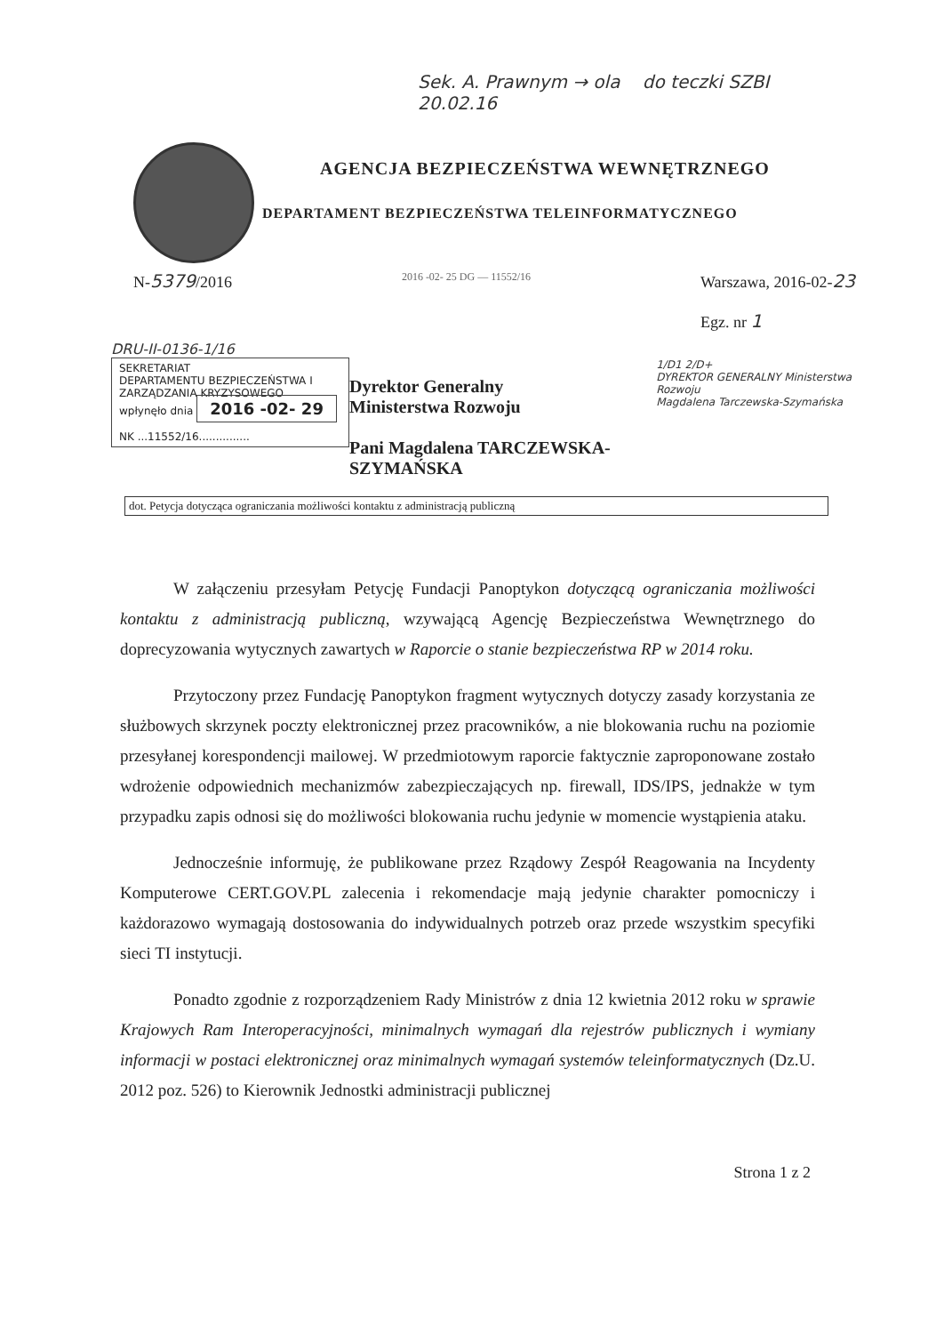Sek. A. Prawnym → ola do teczki SZBI
20.02.16
AGENCJA BEZPIECZEŃSTWA WEWNĘTRZNEGO
DEPARTAMENT BEZPIECZEŃSTWA TELEINFORMATYCZNEGO
N-5379/2016
2016 -02- 25 DG — 11552/16
Warszawa, 2016-02-23
Egz. nr 1
DRU-II-0136-1/16
SEKRETARIAT
DEPARTAMENTU BEZPIECZEŃSTWA I ZARZĄDZANIA KRYZYSOWEGO
wpłynęło dnia 2016 -02- 29
NK ...11552/16...............
Dyrektor Generalny
Ministerstwa Rozwoju
Pani Magdalena TARCZEWSKA-SZYMAŃSKA
1/D1 2/D+
DYREKTOR GENERALNY Ministerstwa Rozwoju
Magdalena Tarczewska-Szymańska
dot. Petycja dotycząca ograniczania możliwości kontaktu z administracją publiczną
W załączeniu przesyłam Petycję Fundacji Panoptykon dotyczącą ograniczania możliwości kontaktu z administracją publiczną, wzywającą Agencję Bezpieczeństwa Wewnętrznego do doprecyzowania wytycznych zawartych w Raporcie o stanie bezpieczeństwa RP w 2014 roku.
Przytoczony przez Fundację Panoptykon fragment wytycznych dotyczy zasady korzystania ze służbowych skrzynek poczty elektronicznej przez pracowników, a nie blokowania ruchu na poziomie przesyłanej korespondencji mailowej. W przedmiotowym raporcie faktycznie zaproponowane zostało wdrożenie odpowiednich mechanizmów zabezpieczających np. firewall, IDS/IPS, jednakże w tym przypadku zapis odnosi się do możliwości blokowania ruchu jedynie w momencie wystąpienia ataku.
Jednocześnie informuję, że publikowane przez Rządowy Zespół Reagowania na Incydenty Komputerowe CERT.GOV.PL zalecenia i rekomendacje mają jedynie charakter pomocniczy i każdorazowo wymagają dostosowania do indywidualnych potrzeb oraz przede wszystkim specyfiki sieci TI instytucji.
Ponadto zgodnie z rozporządzeniem Rady Ministrów z dnia 12 kwietnia 2012 roku w sprawie Krajowych Ram Interoperacyjności, minimalnych wymagań dla rejestrów publicznych i wymiany informacji w postaci elektronicznej oraz minimalnych wymagań systemów teleinformatycznych (Dz.U. 2012 poz. 526) to Kierownik Jednostki administracji publicznej
Strona 1 z 2